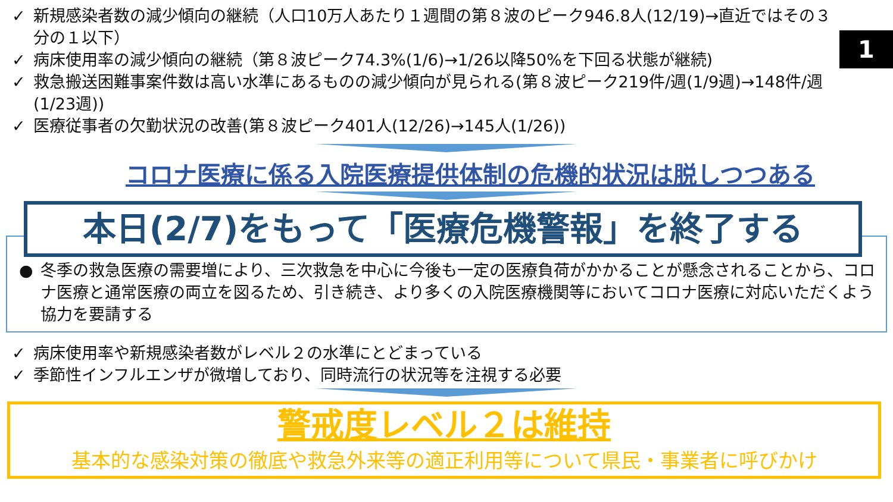1
✓ 新規感染者数の減少傾向の継続（人口10万人あたり１週間の第８波のピーク946.8人(12/19)→直近ではその３分の１以下）
✓ 病床使用率の減少傾向の継続（第８波ピーク74.3%(1/6)→1/26以降50%を下回る状態が継続)
✓ 救急搬送困難事案件数は高い水準にあるものの減少傾向が見られる(第８波ピーク219件/週(1/9週)→148件/週(1/23週))
✓ 医療従事者の欠勤状況の改善(第８波ピーク401人(12/26)→145人(1/26))
コロナ医療に係る入院医療提供体制の危機的状況は脱しつつある
本日(2/7)をもって「医療危機警報」を終了する
● 冬季の救急医療の需要増により、三次救急を中心に今後も一定の医療負荷がかかることが懸念されることから、コロナ医療と通常医療の両立を図るため、引き続き、より多くの入院医療機関等においてコロナ医療に対応いただくよう協力を要請する
✓ 病床使用率や新規感染者数がレベル２の水準にとどまっている
✓ 季節性インフルエンザが微増しており、同時流行の状況等を注視する必要
警戒度レベル２は維持
基本的な感染対策の徹底や救急外来等の適正利用等について県民・事業者に呼びかけ